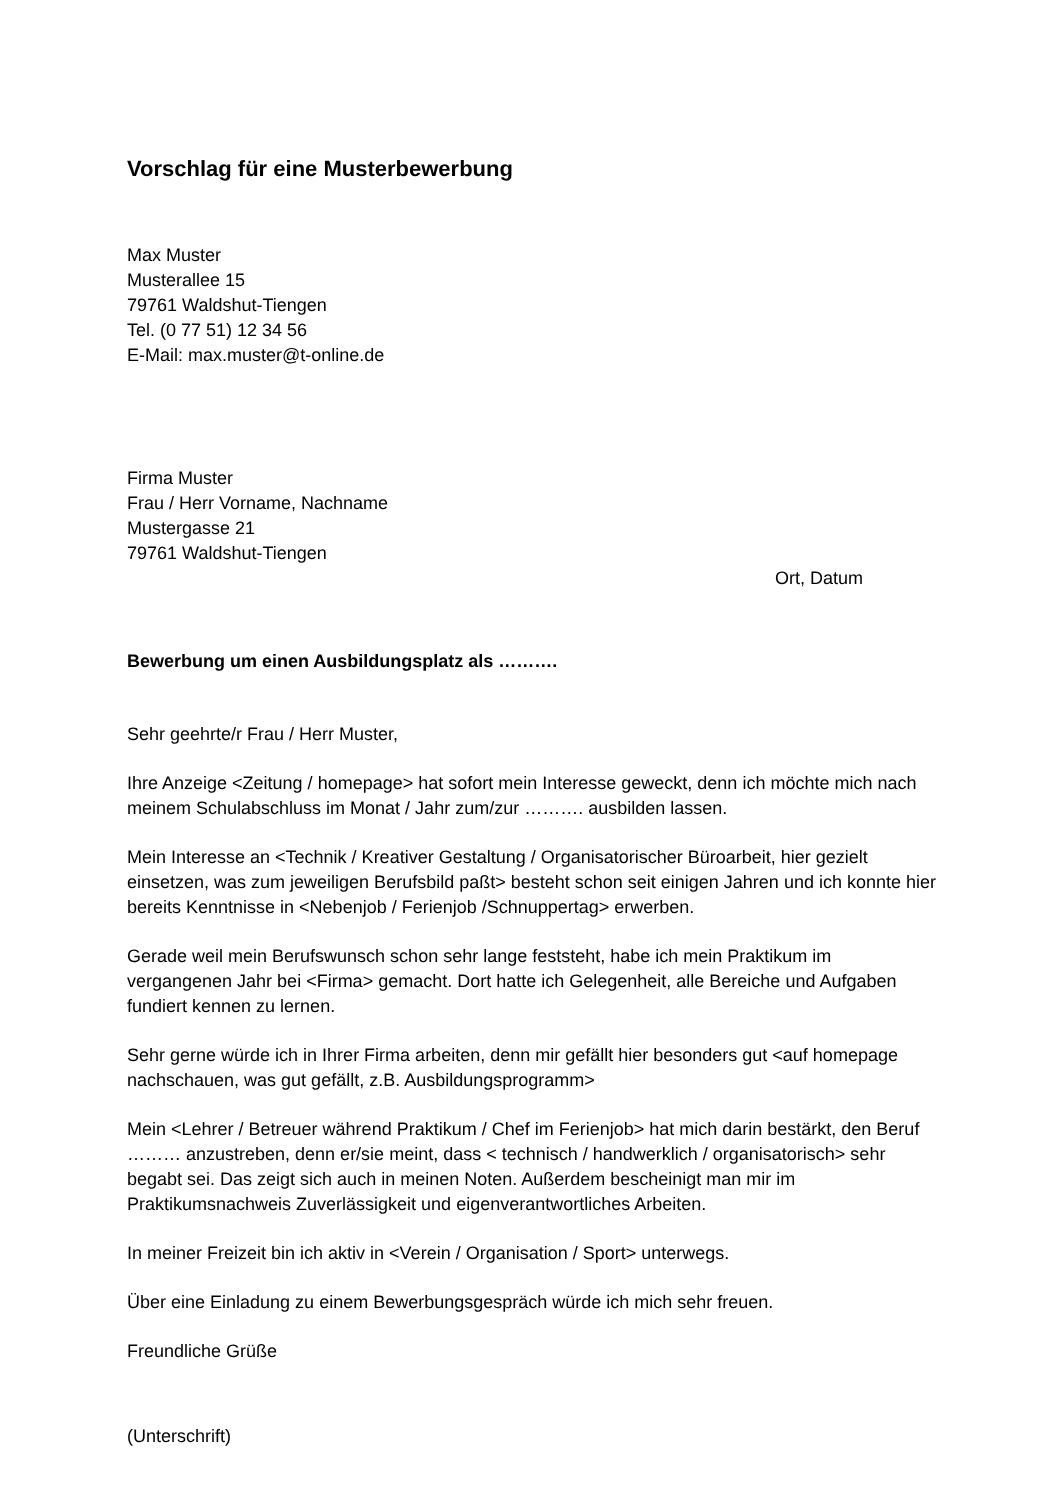Vorschlag für eine Musterbewerbung
Max Muster
Musterallee 15
79761 Waldshut-Tiengen
Tel. (0 77 51) 12 34 56
E-Mail: max.muster@t-online.de
Firma Muster
Frau / Herr Vorname, Nachname
Mustergasse 21
79761 Waldshut-Tiengen
Ort, Datum
Bewerbung um einen Ausbildungsplatz als ……….
Sehr geehrte/r Frau / Herr Muster,
Ihre Anzeige <Zeitung / homepage> hat sofort mein Interesse geweckt, denn ich möchte mich nach meinem Schulabschluss im Monat / Jahr zum/zur ………. ausbilden lassen.
Mein Interesse an <Technik / Kreativer Gestaltung / Organisatorischer Büroarbeit, hier gezielt einsetzen, was zum jeweiligen Berufsbild paßt> besteht schon seit einigen Jahren und ich konnte hier bereits Kenntnisse in <Nebenjob / Ferienjob /Schnuppertag> erwerben.
Gerade weil mein Berufswunsch schon sehr lange feststeht, habe ich mein Praktikum im vergangenen Jahr bei <Firma> gemacht. Dort hatte ich Gelegenheit, alle Bereiche und Aufgaben fundiert kennen zu lernen.
Sehr gerne würde ich in Ihrer Firma arbeiten, denn mir gefällt hier besonders gut <auf homepage nachschauen, was gut gefällt, z.B. Ausbildungsprogramm>
Mein <Lehrer / Betreuer während Praktikum / Chef im Ferienjob> hat mich darin bestärkt, den Beruf ……… anzustreben, denn er/sie meint, dass < technisch / handwerklich / organisatorisch> sehr begabt sei. Das zeigt sich auch in meinen Noten. Außerdem bescheinigt man mir im Praktikumsnachweis Zuverlässigkeit und eigenverantwortliches Arbeiten.
In meiner Freizeit bin ich aktiv in <Verein / Organisation / Sport> unterwegs.
Über eine Einladung zu einem Bewerbungsgespräch würde ich mich sehr freuen.
Freundliche Grüße
(Unterschrift)